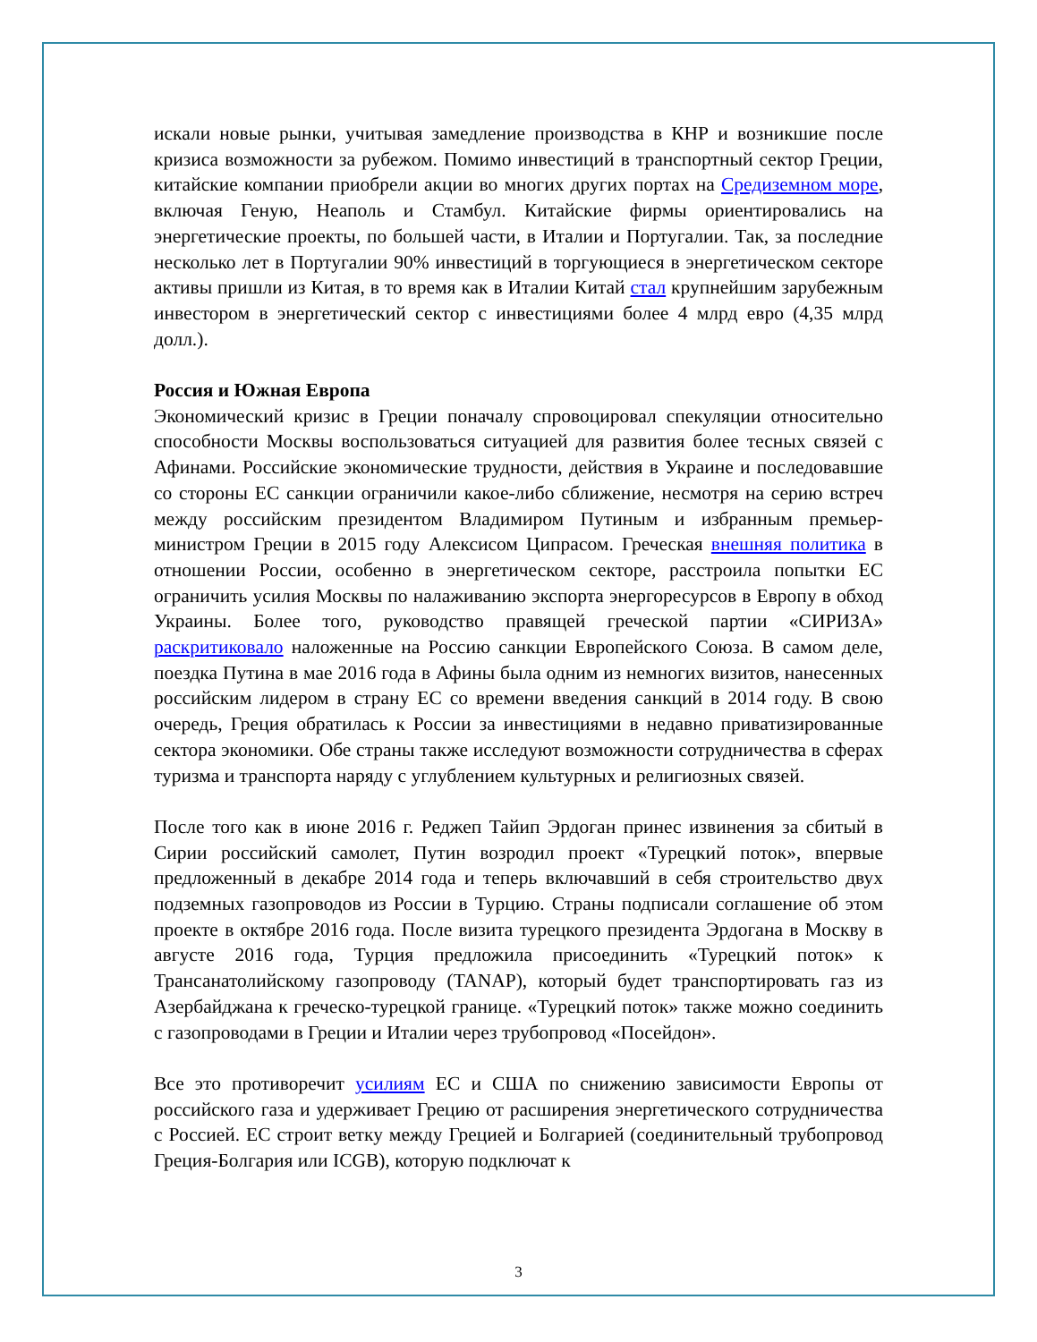искали новые рынки, учитывая замедление производства в КНР и возникшие после кризиса возможности за рубежом. Помимо инвестиций в транспортный сектор Греции, китайские компании приобрели акции во многих других портах на Средиземном море, включая Геную, Неаполь и Стамбул. Китайские фирмы ориентировались на энергетические проекты, по большей части, в Италии и Португалии. Так, за последние несколько лет в Португалии 90% инвестиций в торгующиеся в энергетическом секторе активы пришли из Китая, в то время как в Италии Китай стал крупнейшим зарубежным инвестором в энергетический сектор с инвестициями более 4 млрд евро (4,35 млрд долл.).
Россия и Южная Европа
Экономический кризис в Греции поначалу спровоцировал спекуляции относительно способности Москвы воспользоваться ситуацией для развития более тесных связей с Афинами. Российские экономические трудности, действия в Украине и последовавшие со стороны ЕС санкции ограничили какое-либо сближение, несмотря на серию встреч между российским президентом Владимиром Путиным и избранным премьер-министром Греции в 2015 году Алексисом Ципрасом. Греческая внешняя политика в отношении России, особенно в энергетическом секторе, расстроила попытки ЕС ограничить усилия Москвы по налаживанию экспорта энергоресурсов в Европу в обход Украины. Более того, руководство правящей греческой партии «СИРИЗА» раскритиковало наложенные на Россию санкции Европейского Союза. В самом деле, поездка Путина в мае 2016 года в Афины была одним из немногих визитов, нанесенных российским лидером в страну ЕС со времени введения санкций в 2014 году. В свою очередь, Греция обратилась к России за инвестициями в недавно приватизированные сектора экономики. Обе страны также исследуют возможности сотрудничества в сферах туризма и транспорта наряду с углублением культурных и религиозных связей.
После того как в июне 2016 г. Реджеп Тайип Эрдоган принес извинения за сбитый в Сирии российский самолет, Путин возродил проект «Турецкий поток», впервые предложенный в декабре 2014 года и теперь включавший в себя строительство двух подземных газопроводов из России в Турцию. Страны подписали соглашение об этом проекте в октябре 2016 года. После визита турецкого президента Эрдогана в Москву в августе 2016 года, Турция предложила присоединить «Турецкий поток» к Трансанатолийскому газопроводу (TANAP), который будет транспортировать газ из Азербайджана к греческо-турецкой границе. «Турецкий поток» также можно соединить с газопроводами в Греции и Италии через трубопровод «Посейдон».
Все это противоречит усилиям ЕС и США по снижению зависимости Европы от российского газа и удерживает Грецию от расширения энергетического сотрудничества с Россией. ЕС строит ветку между Грецией и Болгарией (соединительный трубопровод Греция-Болгария или ICGB), которую подключат к
3